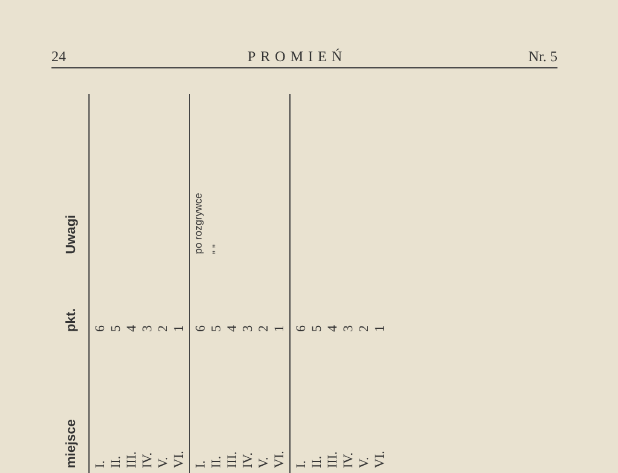24 PROMIEŃ Nr. 5
| miejsce | pkt. | Uwagi |
| --- | --- | --- |
| I. II. III. IV. V. VI. | 6 5 4 3 2 1 | |
| I. II. III. IV. V. VI. | 6 5 4 3 2 1 | po rozgrywce „ „ |
| I. II. III. IV. V. VI. | 6 5 4 3 2 1 | |